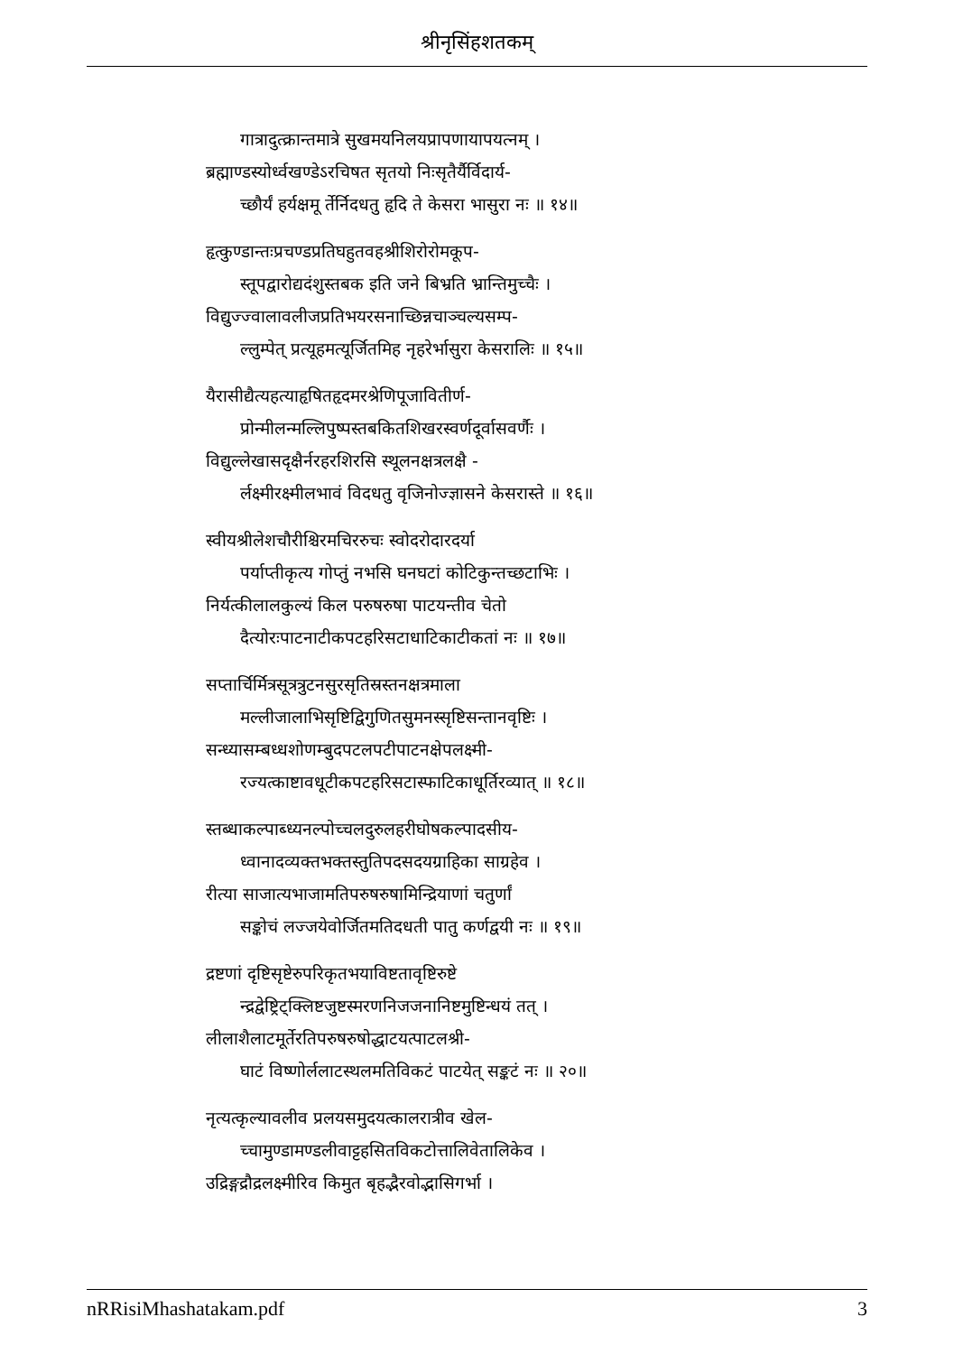श्रीनृसिंहशतकम्
गात्रादुत्क्रान्तमात्रे सुखमयनिलयप्रापणायापयत्नम् ।
ब्रह्माण्डस्योर्ध्वखण्डेऽरचिषत सृतयो निःसृतैर्यैर्विदार्य-
च्छौर्यं हर्यक्षमू र्तेर्निदधतु हृदि ते केसरा भासुरा नः ॥ १४॥
हृत्कुण्डान्तःप्रचण्डप्रतिघहुतवहश्रीशिरोरोमकूप-
स्तूपद्वारोद्यदंशुस्तबक इति जने बिभ्रति भ्रान्तिमुच्चैः ।
विद्युज्ज्वालावलीजप्रतिभयरसनाच्छिन्नचाञ्चल्यसम्प-
ल्लुम्पेत् प्रत्यूहमत्यूर्जितमिह नृहरेर्भासुरा केसरालिः ॥ १५॥
यैरासीद्यैत्यहत्याहृषितहृदमरश्रेणिपूजावितीर्ण-
प्रोन्मीलन्मल्लिपुष्पस्तबकितशिखरस्वर्णदूर्वासवर्णैः ।
विद्युल्लेखासदृक्षैर्नरहरशिरसि स्थूलनक्षत्रलक्षै -
र्लक्ष्मीरक्ष्मीलभावं विदधतु वृजिनोज्ज्ञासने केसरास्ते ॥ १६॥
स्वीयश्रीलेशचौरीश्चिरमचिररुचः स्वोदरोदारदर्या
पर्याप्तीकृत्य गोप्तुं नभसि घनघटां कोटिकुन्तच्छटाभिः ।
निर्यत्कीलालकुल्यं किल परुषरुषा पाटयन्तीव चेतो
दैत्योरःपाटनाटीकपटहरिसटाधाटिकाटीकतां नः ॥ १७॥
सप्तार्चिर्मित्रसूत्रत्रुटनसुरसृतिस्रस्तनक्षत्रमाला
मल्लीजालाभिसृष्टिद्विगुणितसुमनस्सृष्टिसन्तानवृष्टिः ।
सन्ध्यासम्बध्धशोणम्बुदपटलपटीपाटनक्षेपलक्ष्मी-
रज्यत्काष्टावधूटीकपटहरिसटास्फाटिकाधूर्तिरव्यात् ॥ १८॥
स्तब्धाकल्पाब्ध्यनल्पोच्चलदुरुलहरीघोषकल्पादसीय-
ध्वानादव्यक्तभक्तस्तुतिपदसदयग्राहिका साग्रहेव ।
रीत्या साजात्यभाजामतिपरुषरुषामिन्द्रियाणां चतुर्णां
सङ्कोचं लज्जयेवोर्जितमतिदधती पातु कर्णद्वयी नः ॥ १९॥
द्रष्टणां दृष्टिसृष्टेरुपरिकृतभयाविष्टतावृष्टिरुष्टे
न्द्रद्वेष्ट्रिट्क्लिष्टजुष्टस्मरणनिजजनानिष्टमुष्टिन्धयं तत् ।
लीलाशैलाटमूर्तेरतिपरुषरुषोद्धाटयत्पाटलश्री-
घाटं विष्णोर्ललाटस्थलमतिविकटं पाटयेत् सङ्कटं नः ॥ २०॥
नृत्यत्कृल्यावलीव प्रलयसमुदयत्कालरात्रीव खेल-
च्चामुण्डामण्डलीवाट्टहसितविकटोत्तालिवेतालिकेव ।
उद्रिङ्गद्रौद्रलक्ष्मीरिव किमुत बृहद्भैरवोद्भासिगर्भा ।
nRRisiMhashatakam.pdf 3